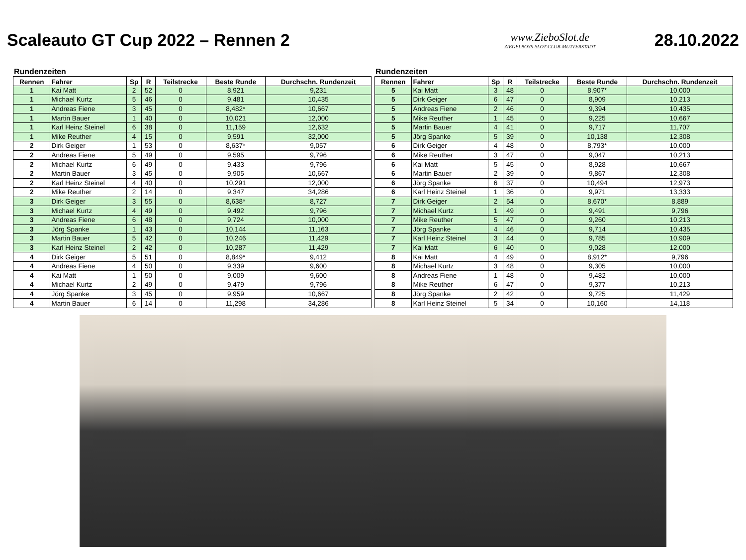Scaleauto GT Cup 2022 – Rennen 2
www.ZieboSlot.de
ZIEGELBOYS-SLOT-CLUB-MUTTERSTADT
28.10.2022
Rundenzeiten
| Rennen | Fahrer | Sp | R | Teilstrecke | Beste Runde | Durchschn. Rundenzeit |
| --- | --- | --- | --- | --- | --- | --- |
| 1 | Kai Matt | 2 | 52 | 0 | 8,921 | 9,231 |
| 1 | Michael Kurtz | 5 | 46 | 0 | 9,481 | 10,435 |
| 1 | Andreas Fiene | 3 | 45 | 0 | 8,482* | 10,667 |
| 1 | Martin Bauer | 1 | 40 | 0 | 10,021 | 12,000 |
| 1 | Karl Heinz Steinel | 6 | 38 | 0 | 11,159 | 12,632 |
| 1 | Mike Reuther | 4 | 15 | 0 | 9,591 | 32,000 |
| 2 | Dirk Geiger | 1 | 53 | 0 | 8,637* | 9,057 |
| 2 | Andreas Fiene | 5 | 49 | 0 | 9,595 | 9,796 |
| 2 | Michael Kurtz | 6 | 49 | 0 | 9,433 | 9,796 |
| 2 | Martin Bauer | 3 | 45 | 0 | 9,905 | 10,667 |
| 2 | Karl Heinz Steinel | 4 | 40 | 0 | 10,291 | 12,000 |
| 2 | Mike Reuther | 2 | 14 | 0 | 9,347 | 34,286 |
| 3 | Dirk Geiger | 3 | 55 | 0 | 8,638* | 8,727 |
| 3 | Michael Kurtz | 4 | 49 | 0 | 9,492 | 9,796 |
| 3 | Andreas Fiene | 6 | 48 | 0 | 9,724 | 10,000 |
| 3 | Jörg Spanke | 1 | 43 | 0 | 10,144 | 11,163 |
| 3 | Martin Bauer | 5 | 42 | 0 | 10,246 | 11,429 |
| 3 | Karl Heinz Steinel | 2 | 42 | 0 | 10,287 | 11,429 |
| 4 | Dirk Geiger | 5 | 51 | 0 | 8,849* | 9,412 |
| 4 | Andreas Fiene | 4 | 50 | 0 | 9,339 | 9,600 |
| 4 | Kai Matt | 1 | 50 | 0 | 9,009 | 9,600 |
| 4 | Michael Kurtz | 2 | 49 | 0 | 9,479 | 9,796 |
| 4 | Jörg Spanke | 3 | 45 | 0 | 9,959 | 10,667 |
| 4 | Martin Bauer | 6 | 14 | 0 | 11,298 | 34,286 |
Rundenzeiten
| Rennen | Fahrer | Sp | R | Teilstrecke | Beste Runde | Durchschn. Rundenzeit |
| --- | --- | --- | --- | --- | --- | --- |
| 5 | Kai Matt | 3 | 48 | 0 | 8,907* | 10,000 |
| 5 | Dirk Geiger | 6 | 47 | 0 | 8,909 | 10,213 |
| 5 | Andreas Fiene | 2 | 46 | 0 | 9,394 | 10,435 |
| 5 | Mike Reuther | 1 | 45 | 0 | 9,225 | 10,667 |
| 5 | Martin Bauer | 4 | 41 | 0 | 9,717 | 11,707 |
| 5 | Jörg Spanke | 5 | 39 | 0 | 10,138 | 12,308 |
| 6 | Dirk Geiger | 4 | 48 | 0 | 8,793* | 10,000 |
| 6 | Mike Reuther | 3 | 47 | 0 | 9,047 | 10,213 |
| 6 | Kai Matt | 5 | 45 | 0 | 8,928 | 10,667 |
| 6 | Martin Bauer | 2 | 39 | 0 | 9,867 | 12,308 |
| 6 | Jörg Spanke | 6 | 37 | 0 | 10,494 | 12,973 |
| 6 | Karl Heinz Steinel | 1 | 36 | 0 | 9,971 | 13,333 |
| 7 | Dirk Geiger | 2 | 54 | 0 | 8,670* | 8,889 |
| 7 | Michael Kurtz | 1 | 49 | 0 | 9,491 | 9,796 |
| 7 | Mike Reuther | 5 | 47 | 0 | 9,260 | 10,213 |
| 7 | Jörg Spanke | 4 | 46 | 0 | 9,714 | 10,435 |
| 7 | Karl Heinz Steinel | 3 | 44 | 0 | 9,785 | 10,909 |
| 7 | Kai Matt | 6 | 40 | 0 | 9,028 | 12,000 |
| 8 | Kai Matt | 4 | 49 | 0 | 8,912* | 9,796 |
| 8 | Michael Kurtz | 3 | 48 | 0 | 9,305 | 10,000 |
| 8 | Andreas Fiene | 1 | 48 | 0 | 9,482 | 10,000 |
| 8 | Mike Reuther | 6 | 47 | 0 | 9,377 | 10,213 |
| 8 | Jörg Spanke | 2 | 42 | 0 | 9,725 | 11,429 |
| 8 | Karl Heinz Steinel | 5 | 34 | 0 | 10,160 | 14,118 |